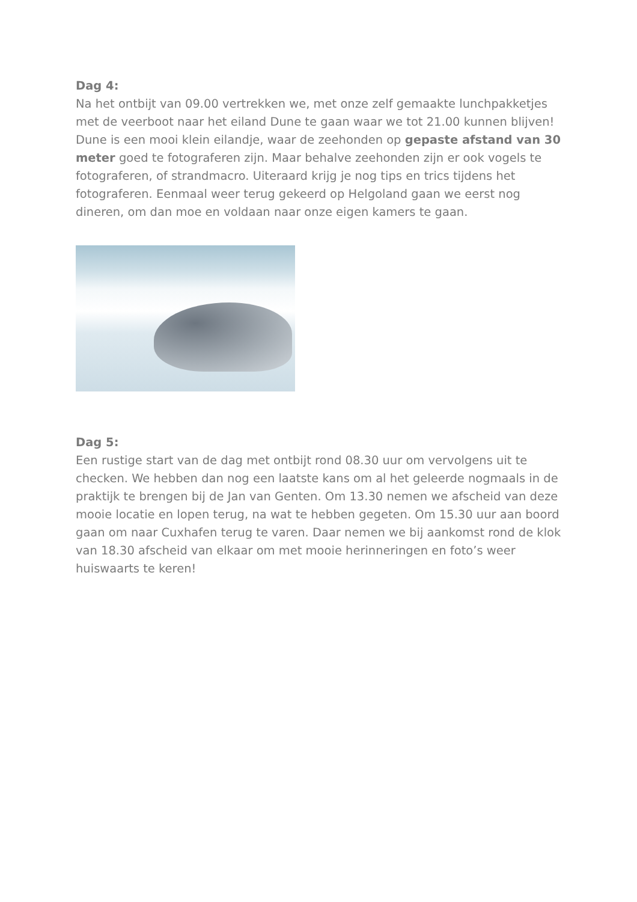Dag 4:
Na het ontbijt van 09.00 vertrekken we, met onze zelf gemaakte lunchpakketjes met de veerboot naar het eiland Dune te gaan waar we tot 21.00 kunnen blijven! Dune is een mooi klein eilandje, waar de zeehonden op gepaste afstand van 30 meter goed te fotograferen zijn. Maar behalve zeehonden zijn er ook vogels te fotograferen, of strandmacro. Uiteraard krijg je nog tips en trics tijdens het fotograferen. Eenmaal weer terug gekeerd op Helgoland gaan we eerst nog dineren, om dan moe en voldaan naar onze eigen kamers te gaan.
Dag 5:
Een rustige start van de dag met ontbijt rond 08.30 uur om vervolgens uit te checken. We hebben dan nog een laatste kans om al het geleerde nogmaals in de praktijk te brengen bij de Jan van Genten. Om 13.30 nemen we afscheid van deze mooie locatie en lopen terug, na wat te hebben gegeten. Om 15.30 uur aan boord gaan om naar Cuxhafen terug te varen. Daar nemen we bij aankomst rond de klok van 18.30 afscheid van elkaar om met mooie herinneringen en foto’s weer huiswaarts te keren!